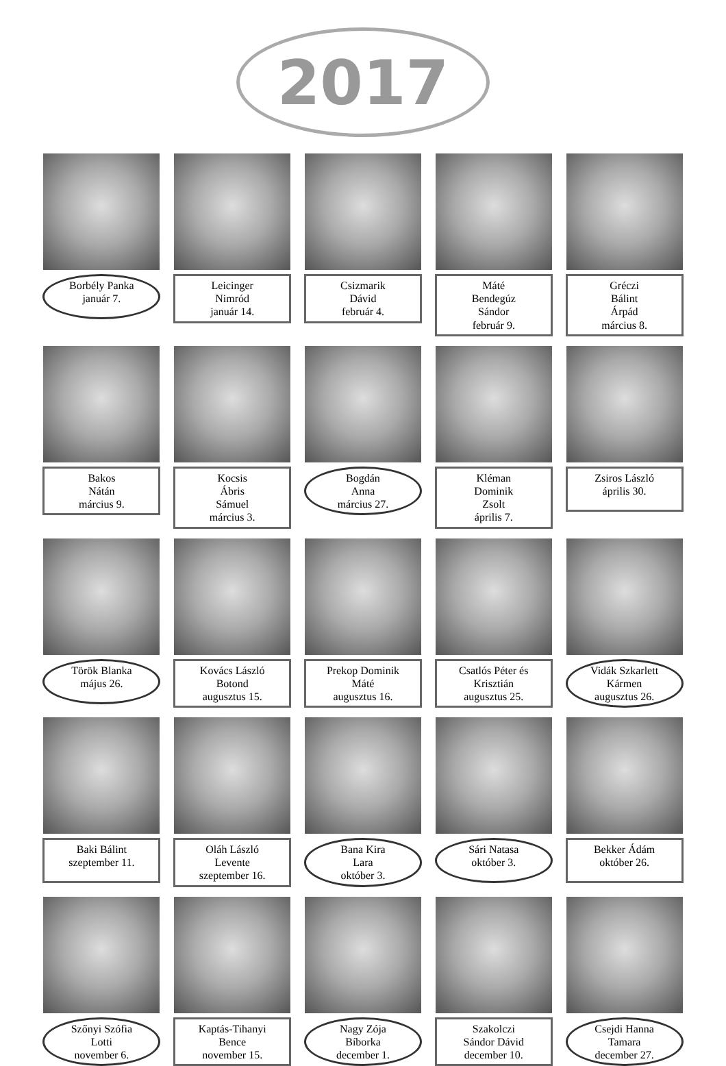2017
Borbély Panka
január 7.
Leicinger
Nimród
január 14.
Csizmarik
Dávid
február 4.
Máté
Bendegúz
Sándor
február 9.
Gréczi
Bálint
Árpád
március 8.
Bakos
Nátán
március 9.
Kocsis
Ábris
Sámuel
március 3.
Bogdán
Anna
március 27.
Kléman
Dominik
Zsolt
április 7.
Zsiros László
április 30.
Török Blanka
május 26.
Kovács László
Botond
augusztus 15.
Prekop Dominik
Máté
augusztus 16.
Csatlós Péter és
Krisztián
augusztus 25.
Vidák Szkarlett
Kármen
augusztus 26.
Baki Bálint
szeptember 11.
Oláh László
Levente
szeptember 16.
Bana Kira
Lara
október 3.
Sári Natasa
október 3.
Bekker Ádám
október 26.
Szőnyi Szófia
Lotti
november 6.
Kaptás-Tihanyi
Bence
november 15.
Nagy Zója
Bíborka
december 1.
Szakolczi
Sándor Dávid
december 10.
Csejdi Hanna
Tamara
december 27.